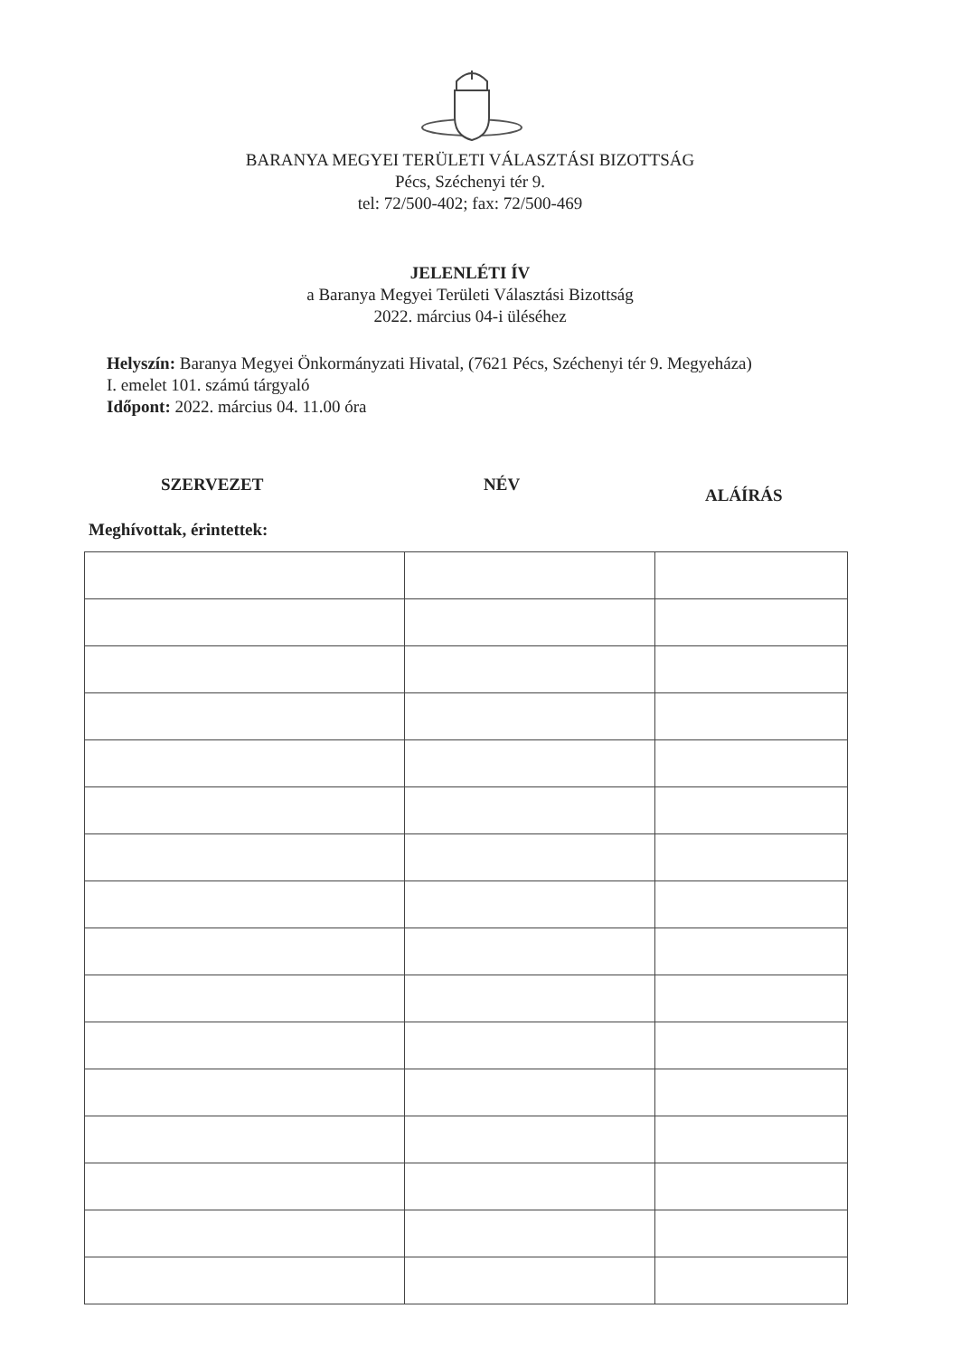BARANYA MEGYEI TERÜLETI VÁLASZTÁSI BIZOTTSÁG
Pécs, Széchenyi tér 9.
tel: 72/500-402; fax: 72/500-469
JELENLÉTI ÍV
a Baranya Megyei Területi Választási Bizottság
2022. március 04-i üléséhez
Helyszín: Baranya Megyei Önkormányzati Hivatal, (7621 Pécs, Széchenyi tér 9. Megyeháza)
I. emelet 101. számú tárgyaló
Időpont: 2022. március 04. 11.00 óra
SZERVEZET NÉV
ALÁÍRÁS
Meghívottak, érintettek: